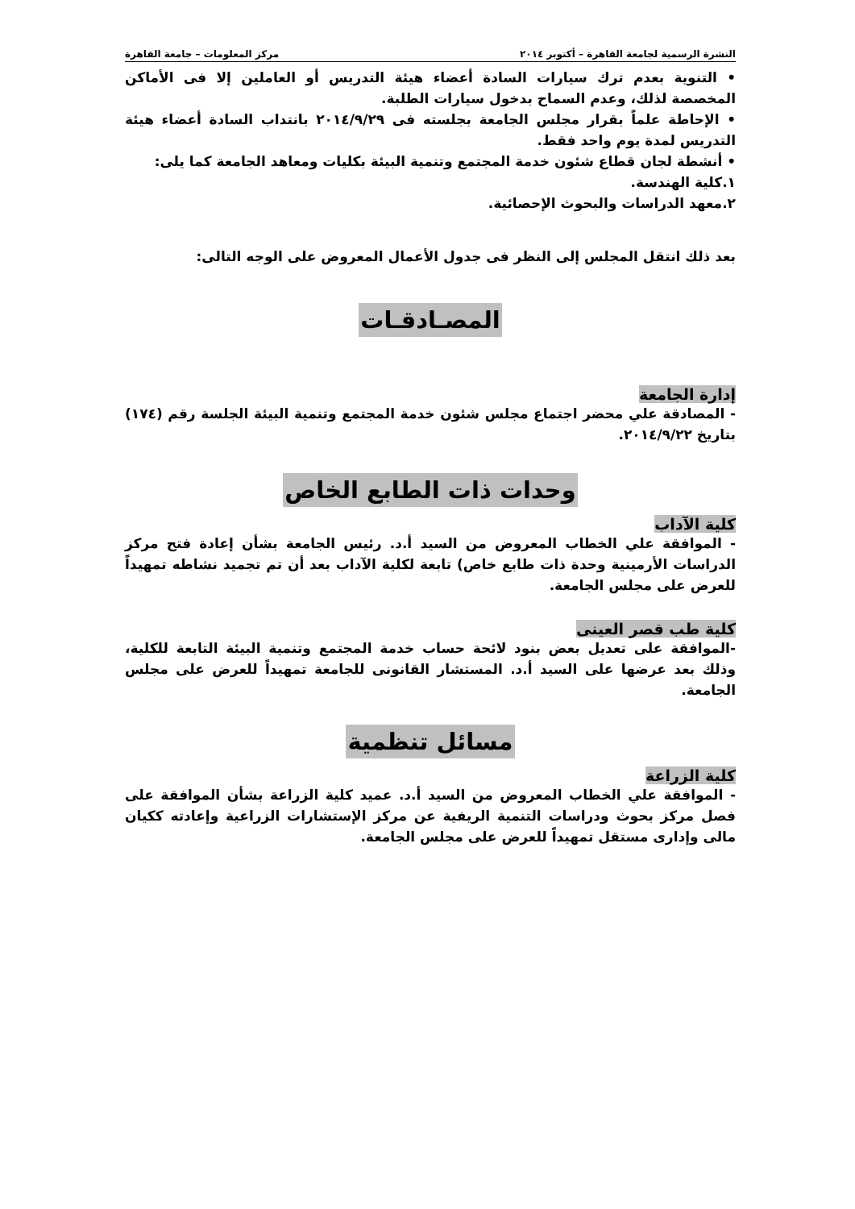النشرة الرسمية لجامعة القاهرة – أكتوبر ٢٠١٤ مركز المعلومات – جامعة القاهرة
• التنوية بعدم ترك سيارات السادة أعضاء هيئة التدريس أو العاملين إلا فى الأماكن المخصصة لذلك، وعدم السماح بدخول سيارات الطلبة.
• الإحاطة علماً بقرار مجلس الجامعة بجلسته فى ٢٠١٤/٩/٢٩ بانتداب السادة أعضاء هيئة التدريس لمدة يوم واحد فقط.
• أنشطة لجان قطاع شئون خدمة المجتمع وتنمية البيئة بكليات ومعاهد الجامعة كما يلى:
١.كلية الهندسة.
٢.معهد الدراسات والبحوث الإحصائية.
بعد ذلك انتقل المجلس إلى النظر فى جدول الأعمال المعروض على الوجه التالى:
المصـادقـات
إدارة الجامعة
- المصادقة علي محضر اجتماع مجلس شئون خدمة المجتمع وتنمية البيئة الجلسة رقم (١٧٤) بتاريخ ٢٠١٤/٩/٢٢.
وحدات ذات الطابع الخاص
كلية الآداب
- الموافقة علي الخطاب المعروض من السيد أ.د. رئيس الجامعة بشأن إعادة فتح مركز الدراسات الأرمينية وحدة ذات طابع خاص) تابعة لكلية الآداب بعد أن تم تجميد نشاطه تمهيداً للعرض على مجلس الجامعة.
كلية طب قصر العينى
-الموافقة على تعديل بعض بنود لائحة حساب خدمة المجتمع وتنمية البيئة التابعة للكلية، وذلك بعد عرضها على السيد أ.د. المستشار القانونى للجامعة تمهيداً للعرض على مجلس الجامعة.
مسائل تنظمية
كلية الزراعة
- الموافقة علي الخطاب المعروض من السيد أ.د. عميد كلية الزراعة بشأن الموافقة على فصل مركز بحوث ودراسات التنمية الريفية عن مركز الإستشارات الزراعية وإعادته ككيان مالى وإدارى مستقل تمهيداً للعرض على مجلس الجامعة.